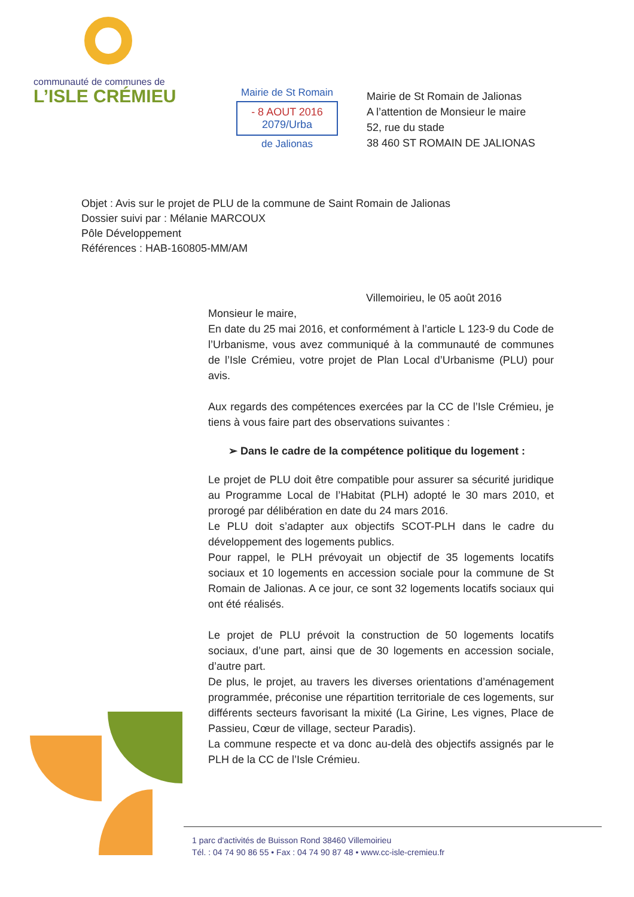communauté de communes de
L’ISLE CRÉMIEU
Mairie de St Romain
- 8 AOUT 2016
2079/Urba
de Jalionas
Mairie de St Romain de Jalionas
A l’attention de Monsieur le maire
52, rue du stade
38 460 ST ROMAIN DE JALIONAS
Objet : Avis sur le projet de PLU de la commune de Saint Romain de Jalionas
Dossier suivi par : Mélanie MARCOUX
Pôle Développement
Références : HAB-160805-MM/AM
Villemoirieu, le 05 août 2016
Monsieur le maire,
En date du 25 mai 2016, et conformément à l’article L 123-9 du Code de l’Urbanisme, vous avez communiqué à la communauté de communes de l’Isle Crémieu, votre projet de Plan Local d’Urbanisme (PLU) pour avis.
Aux regards des compétences exercées par la CC de l’Isle Crémieu, je tiens à vous faire part des observations suivantes :
➢ Dans le cadre de la compétence politique du logement :
Le projet de PLU doit être compatible pour assurer sa sécurité juridique au Programme Local de l’Habitat (PLH) adopté le 30 mars 2010, et prorogé par délibération en date du 24 mars 2016.
Le PLU doit s’adapter aux objectifs SCOT-PLH dans le cadre du développement des logements publics.
Pour rappel, le PLH prévoyait un objectif de 35 logements locatifs sociaux et 10 logements en accession sociale pour la commune de St Romain de Jalionas. A ce jour, ce sont 32 logements locatifs sociaux qui ont été réalisés.
Le projet de PLU prévoit la construction de 50 logements locatifs sociaux, d’une part, ainsi que de 30 logements en accession sociale, d’autre part.
De plus, le projet, au travers les diverses orientations d’aménagement programmée, préconise une répartition territoriale de ces logements, sur différents secteurs favorisant la mixité (La Girine, Les vignes, Place de Passieu, Cœur de village, secteur Paradis).
La commune respecte et va donc au-delà des objectifs assignés par le PLH de la CC de l’Isle Crémieu.
1 parc d'activités de Buisson Rond 38460 Villemoirieu
Tél. : 04 74 90 86 55 • Fax : 04 74 90 87 48 • www.cc-isle-cremieu.fr